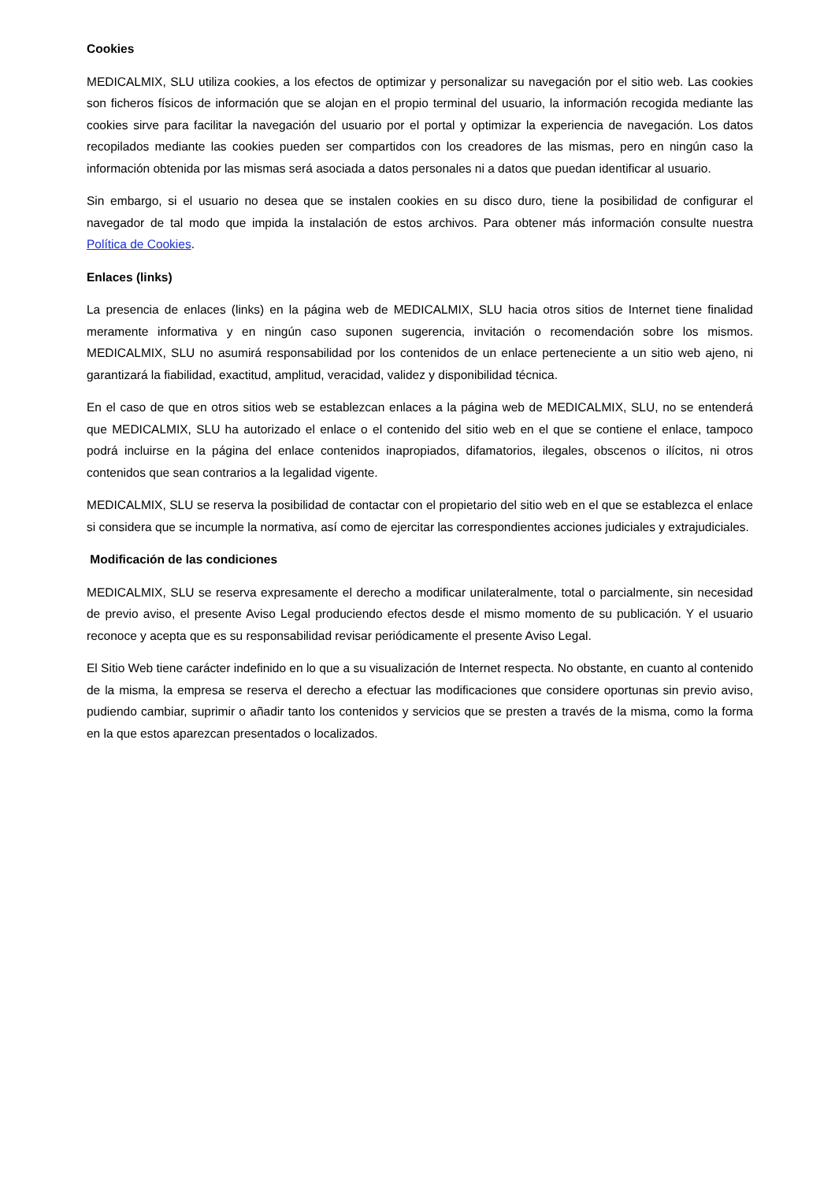Cookies
MEDICALMIX, SLU utiliza cookies, a los efectos de optimizar y personalizar su navegación por el sitio web. Las cookies son ficheros físicos de información que se alojan en el propio terminal del usuario, la información recogida mediante las cookies sirve para facilitar la navegación del usuario por el portal y optimizar la experiencia de navegación. Los datos recopilados mediante las cookies pueden ser compartidos con los creadores de las mismas, pero en ningún caso la información obtenida por las mismas será asociada a datos personales ni a datos que puedan identificar al usuario.
Sin embargo, si el usuario no desea que se instalen cookies en su disco duro, tiene la posibilidad de configurar el navegador de tal modo que impida la instalación de estos archivos. Para obtener más información consulte nuestra Política de Cookies.
Enlaces (links)
La presencia de enlaces (links) en la página web de MEDICALMIX, SLU hacia otros sitios de Internet tiene finalidad meramente informativa y en ningún caso suponen sugerencia, invitación o recomendación sobre los mismos. MEDICALMIX, SLU no asumirá responsabilidad por los contenidos de un enlace perteneciente a un sitio web ajeno, ni garantizará la fiabilidad, exactitud, amplitud, veracidad, validez y disponibilidad técnica.
En el caso de que en otros sitios web se establezcan enlaces a la página web de MEDICALMIX, SLU, no se entenderá que MEDICALMIX, SLU ha autorizado el enlace o el contenido del sitio web en el que se contiene el enlace, tampoco podrá incluirse en la página del enlace contenidos inapropiados, difamatorios, ilegales, obscenos o ilícitos, ni otros contenidos que sean contrarios a la legalidad vigente.
MEDICALMIX, SLU se reserva la posibilidad de contactar con el propietario del sitio web en el que se establezca el enlace si considera que se incumple la normativa, así como de ejercitar las correspondientes acciones judiciales y extrajudiciales.
Modificación de las condiciones
MEDICALMIX, SLU se reserva expresamente el derecho a modificar unilateralmente, total o parcialmente, sin necesidad de previo aviso, el presente Aviso Legal produciendo efectos desde el mismo momento de su publicación. Y el usuario reconoce y acepta que es su responsabilidad revisar periódicamente el presente Aviso Legal.
El Sitio Web tiene carácter indefinido en lo que a su visualización de Internet respecta. No obstante, en cuanto al contenido de la misma, la empresa se reserva el derecho a efectuar las modificaciones que considere oportunas sin previo aviso, pudiendo cambiar, suprimir o añadir tanto los contenidos y servicios que se presten a través de la misma, como la forma en la que estos aparezcan presentados o localizados.